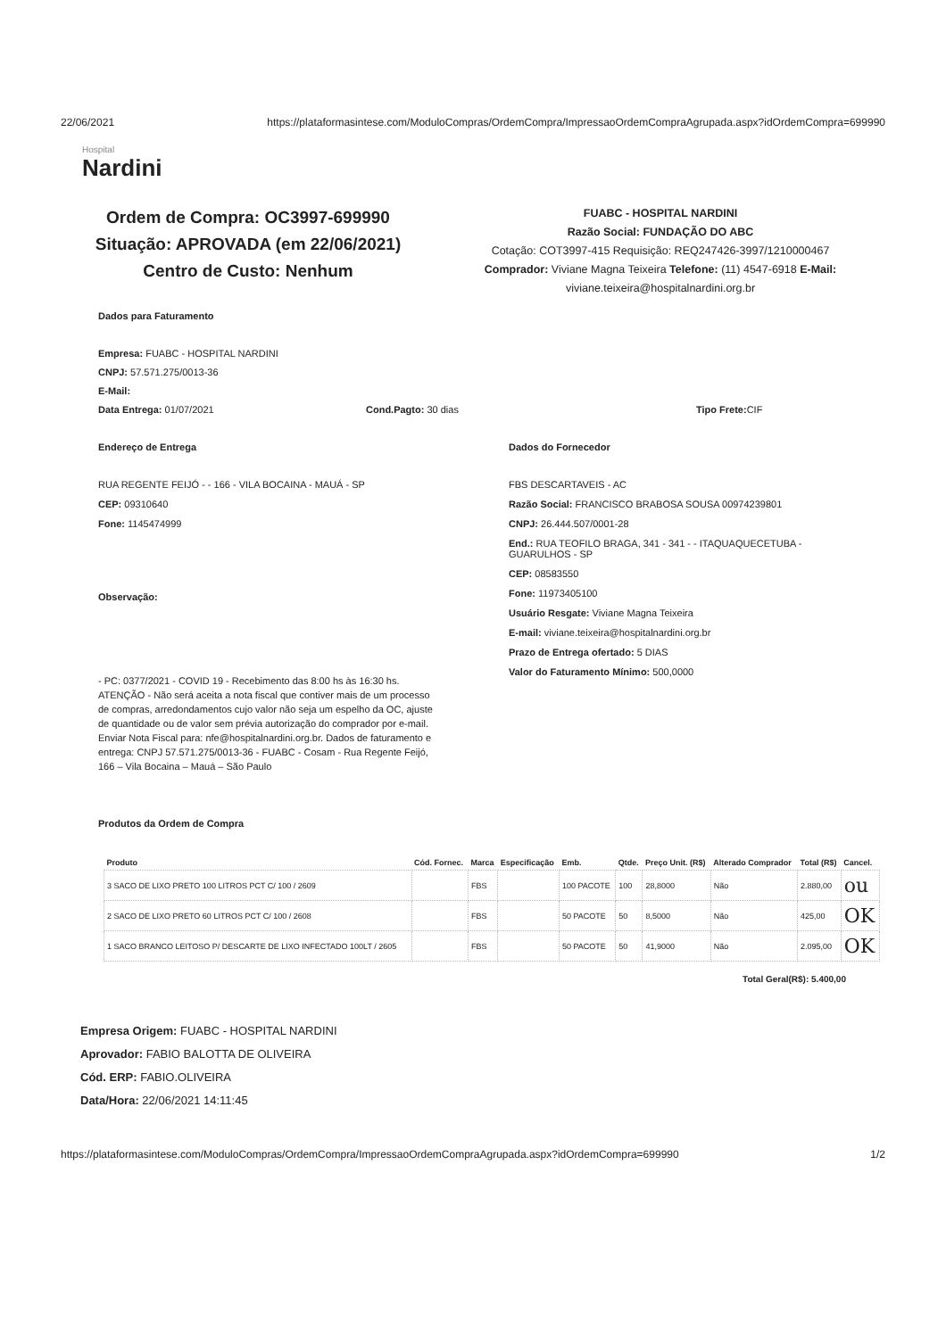22/06/2021 https://plataformasintese.com/ModuloCompras/OrdemCompra/ImpressaoOrdemCompraAgrupada.aspx?idOrdemCompra=699990
Hospital
Nardini
Ordem de Compra: OC3997-699990
Situação: APROVADA (em 22/06/2021)
Centro de Custo: Nenhum
FUABC - HOSPITAL NARDINI
Razão Social: FUNDAÇÃO DO ABC
Cotação: COT3997-415 Requisição: REQ247426-3997/1210000467
Comprador: Viviane Magna Teixeira Telefone: (11) 4547-6918 E-Mail:
viviane.teixeira@hospitalnardini.org.br
Dados para Faturamento
Empresa: FUABC - HOSPITAL NARDINI
CNPJ: 57.571.275/0013-36
E-Mail:
Data Entrega: 01/07/2021 Cond.Pagto: 30 dias Tipo Frete: CIF
Endereço de Entrega
RUA REGENTE FEIJÓ - - 166 - VILA BOCAINA - MAUÁ - SP
CEP: 09310640
Fone: 1145474999
Observação:
- PC: 0377/2021 - COVID 19 - Recebimento das 8:00 hs às 16:30 hs. ATENÇÃO - Não será aceita a nota fiscal que contiver mais de um processo de compras, arredondamentos cujo valor não seja um espelho da OC, ajuste de quantidade ou de valor sem prévia autorização do comprador por e-mail. Enviar Nota Fiscal para: nfe@hospitalnardini.org.br. Dados de faturamento e entrega: CNPJ 57.571.275/0013-36 - FUABC - Cosam - Rua Regente Feijó, 166 – Vila Bocaina – Mauá – São Paulo
Dados do Fornecedor
FBS DESCARTAVEIS - AC
Razão Social: FRANCISCO BRABOSA SOUSA 00974239801
CNPJ: 26.444.507/0001-28
End.: RUA TEOFILO BRAGA, 341 - 341 - - ITAQUAQUECETUBA - GUARULHOS - SP
CEP: 08583550
Fone: 11973405100
Usuário Resgate: Viviane Magna Teixeira
E-mail: viviane.teixeira@hospitalnardini.org.br
Prazo de Entrega ofertado: 5 DIAS
Valor do Faturamento Mínimo: 500,0000
Produtos da Ordem de Compra
| Produto | Cód. Fornec. | Marca | Especificação | Emb. | Qtde. | Preço Unit. (R$) | Alterado Comprador | Total (R$) | Cancel. |
| --- | --- | --- | --- | --- | --- | --- | --- | --- | --- |
| 3 SACO DE LIXO PRETO 100 LITROS PCT C/ 100 / 2609 | | FBS | | 100 PACOTE | 100 | 28,8000 | Não | 2.880,00 | ou |
| 2 SACO DE LIXO PRETO 60 LITROS PCT C/ 100 / 2608 | | FBS | | 50 PACOTE | 50 | 8,5000 | Não | 425,00 | OK |
| 1 SACO BRANCO LEITOSO P/ DESCARTE DE LIXO INFECTADO 100LT / 2605 | | FBS | | 50 PACOTE | 50 | 41,9000 | Não | 2.095,00 | OK |
Total Geral(R$): 5.400,00
Empresa Origem: FUABC - HOSPITAL NARDINI
Aprovador: FABIO BALOTTA DE OLIVEIRA
Cód. ERP: FABIO.OLIVEIRA
Data/Hora: 22/06/2021 14:11:45
https://plataformasintese.com/ModuloCompras/OrdemCompra/ImpressaoOrdemCompraAgrupada.aspx?idOrdemCompra=699990 1/2